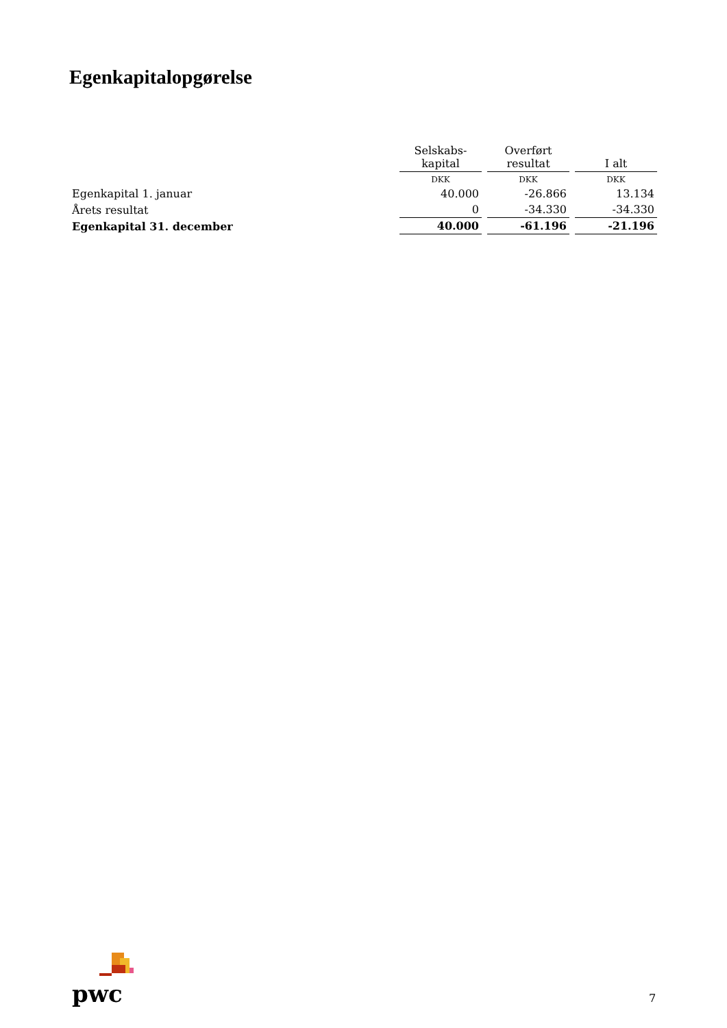Egenkapitalopgørelse
| | Selskabs- kapital | Overført resultat | I alt |
| --- | --- | --- | --- |
| | DKK | DKK | DKK |
| Egenkapital 1. januar | 40.000 | -26.866 | 13.134 |
| Årets resultat | 0 | -34.330 | -34.330 |
| Egenkapital 31. december | 40.000 | -61.196 | -21.196 |
pwc
7